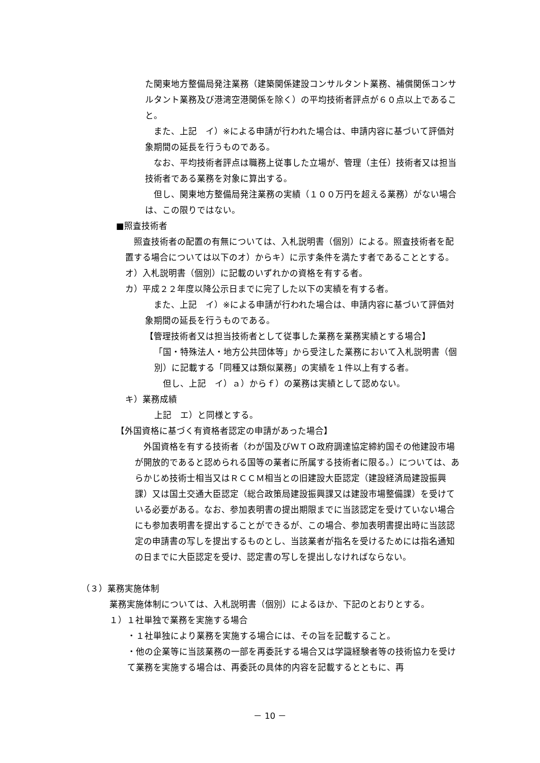た関東地方整備局発注業務（建築関係建設コンサルタント業務、補償関係コンサルタント業務及び港湾空港関係を除く）の平均技術者評点が６０点以上であること。
　また、上記　イ）※による申請が行われた場合は、申請内容に基づいて評価対象期間の延長を行うものである。
　なお、平均技術者評点は職務上従事した立場が、管理（主任）技術者又は担当技術者である業務を対象に算出する。
　但し、関東地方整備局発注業務の実績（１００万円を超える業務）がない場合は、この限りではない。
■照査技術者
　照査技術者の配置の有無については、入札説明書（個別）による。照査技術者を配置する場合については以下のオ）からキ）に示す条件を満たす者であることとする。
オ）入札説明書（個別）に記載のいずれかの資格を有する者。
カ）平成２２年度以降公示日までに完了した以下の実績を有する者。
　また、上記　イ）※による申請が行われた場合は、申請内容に基づいて評価対象期間の延長を行うものである。
【管理技術者又は担当技術者として従事した業務を業務実績とする場合】
「国・特殊法人・地方公共団体等」から受注した業務において入札説明書（個別）に記載する「同種又は類似業務」の実績を１件以上有する者。
　但し、上記　イ）ａ）からｆ）の業務は実績として認めない。
キ）業務成績
上記　エ）と同様とする。
【外国資格に基づく有資格者認定の申請があった場合】
　外国資格を有する技術者（わが国及びＷＴＯ政府調達協定締約国その他建設市場が開放的であると認められる国等の業者に所属する技術者に限る。）については、あらかじめ技術士相当又はＲＣＣＭ相当との旧建設大臣認定（建設経済局建設振興課）又は国土交通大臣認定（総合政策局建設振興課又は建設市場整備課）を受けている必要がある。なお、参加表明書の提出期限までに当該認定を受けていない場合にも参加表明書を提出することができるが、この場合、参加表明書提出時に当該認定の申請書の写しを提出するものとし、当該業者が指名を受けるためには指名通知の日までに大臣認定を受け、認定書の写しを提出しなければならない。
（３）業務実施体制
業務実施体制については、入札説明書（個別）によるほか、下記のとおりとする。
１）１社単独で業務を実施する場合
・１社単独により業務を実施する場合には、その旨を記載すること。
・他の企業等に当該業務の一部を再委託する場合又は学識経験者等の技術協力を受けて業務を実施する場合は、再委託の具体的内容を記載するとともに、再
－ 10 －